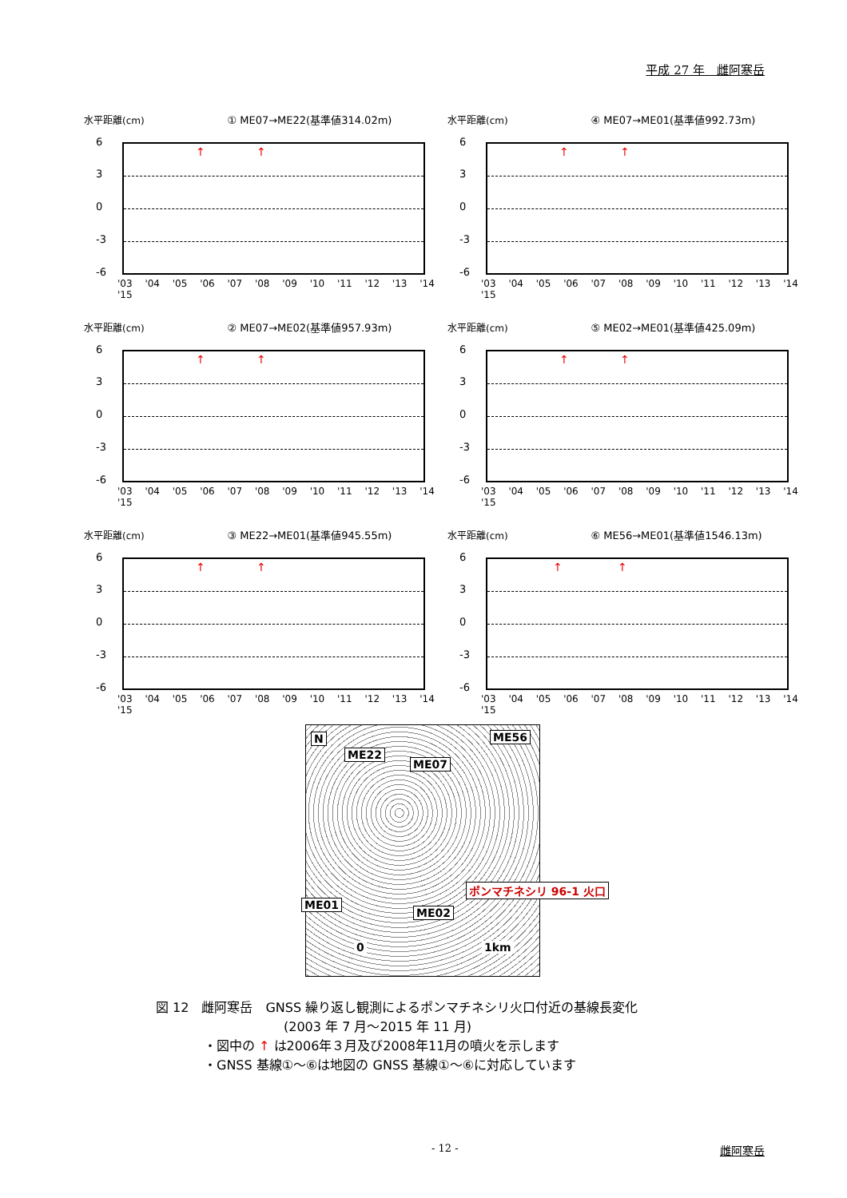平成 27 年　雌阿寒岳
水平距離(cm) ① ME07→ME22(基準値314.02m)
↑ ↑
6
3
0
-3
-6
'03 '04 '05 '06 '07 '08 '09 '10 '11 '12 '13 '14 '15
水平距離(cm) ④ ME07→ME01(基準値992.73m)
↑ ↑
6
3
0
-3
-6
'03 '04 '05 '06 '07 '08 '09 '10 '11 '12 '13 '14 '15
水平距離(cm) ② ME07→ME02(基準値957.93m)
↑ ↑
6
3
0
-3
-6
'03 '04 '05 '06 '07 '08 '09 '10 '11 '12 '13 '14 '15
水平距離(cm) ⑤ ME02→ME01(基準値425.09m)
↑ ↑
6
3
0
-3
-6
'03 '04 '05 '06 '07 '08 '09 '10 '11 '12 '13 '14 '15
水平距離(cm) ③ ME22→ME01(基準値945.55m)
↑ ↑
6
3
0
-3
-6
'03 '04 '05 '06 '07 '08 '09 '10 '11 '12 '13 '14 '15
水平距離(cm) ⑥ ME56→ME01(基準値1546.13m)
↑ ↑
6
3
0
-3
-6
'03 '04 '05 '06 '07 '08 '09 '10 '11 '12 '13 '14 '15
N
ME22
ME07
ME56
ME01
ME02
ポンマチネシリ 96-1 火口
0 1km
図 12　雌阿寒岳　GNSS 繰り返し観測によるポンマチネシリ火口付近の基線長変化
(2003 年 7 月～2015 年 11 月)
・図中の ↑ は2006年３月及び2008年11月の噴火を示します
・GNSS 基線①～⑥は地図の GNSS 基線①～⑥に対応しています
- 12 - 雌阿寒岳